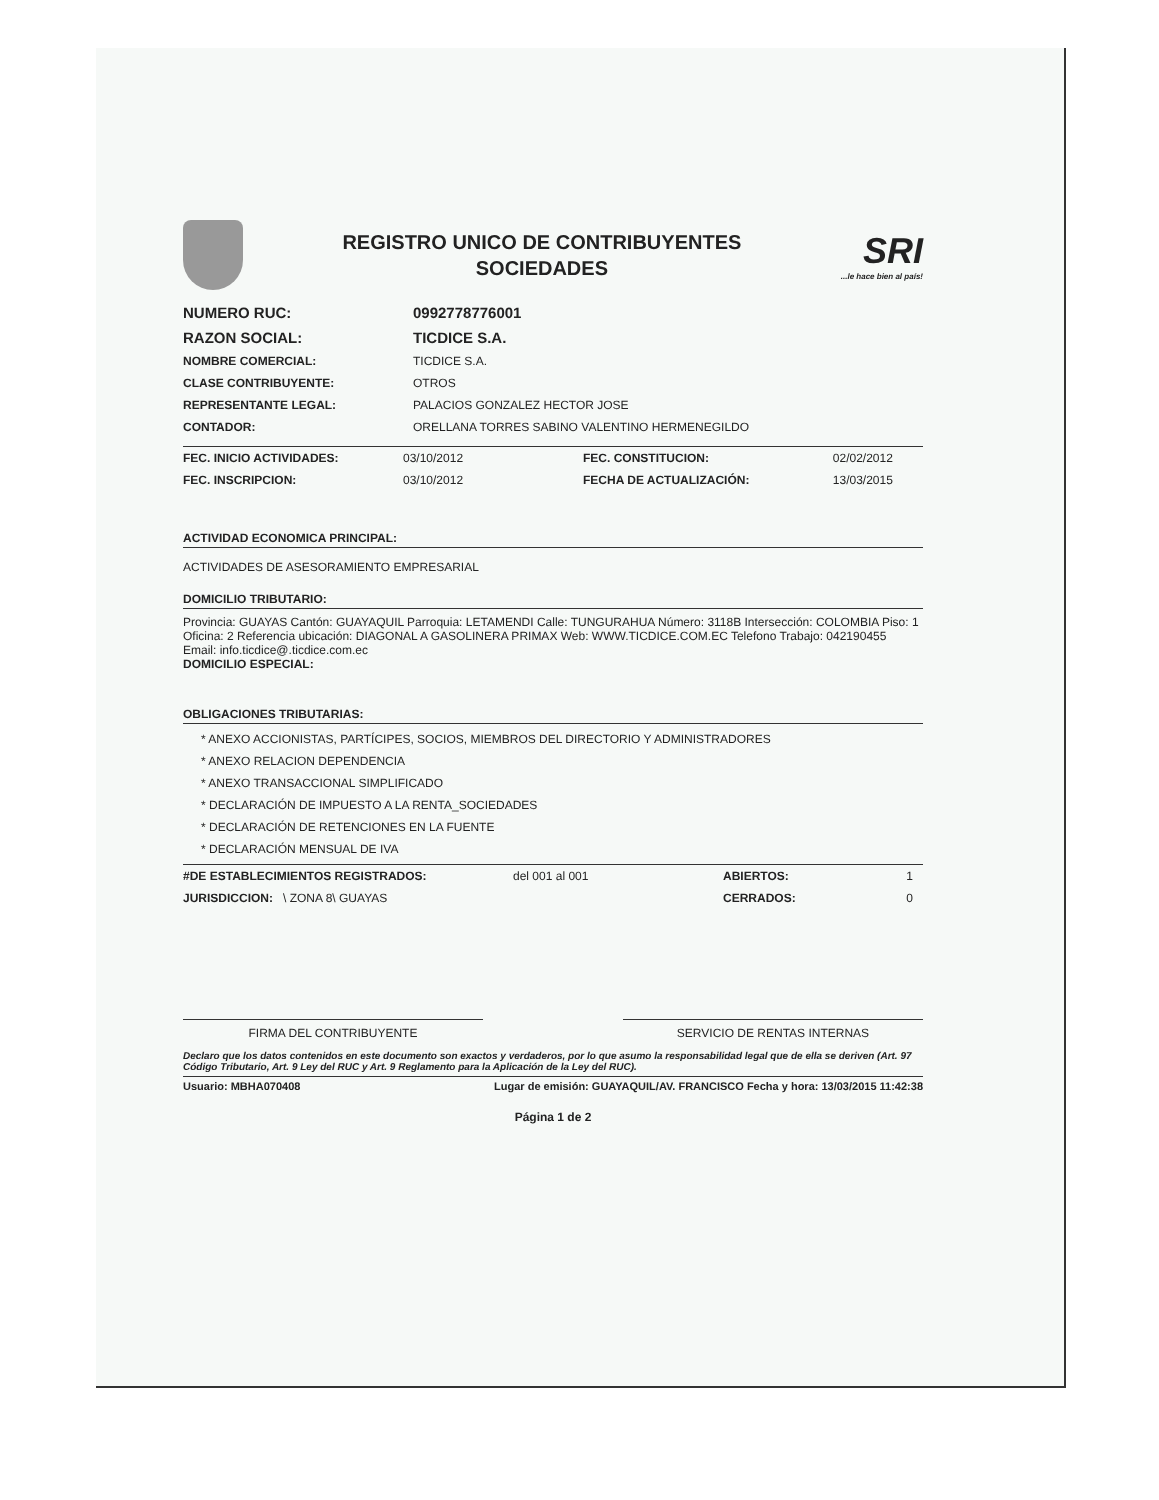REGISTRO UNICO DE CONTRIBUYENTES
SOCIEDADES
SRI...le hace bien al país!
| NUMERO RUC: | 0992778776001 |
| RAZON SOCIAL: | TICDICE S.A. |
| NOMBRE COMERCIAL: | TICDICE S.A. |
| CLASE CONTRIBUYENTE: | OTROS |
| REPRESENTANTE LEGAL: | PALACIOS GONZALEZ HECTOR JOSE |
| CONTADOR: | ORELLANA TORRES SABINO VALENTINO HERMENEGILDO |
| FEC. INICIO ACTIVIDADES: | 03/10/2012 | FEC. CONSTITUCION: | 02/02/2012 |
| FEC. INSCRIPCION: | 03/10/2012 | FECHA DE ACTUALIZACIÓN: | 13/03/2015 |
ACTIVIDAD ECONOMICA PRINCIPAL:
ACTIVIDADES DE ASESORAMIENTO EMPRESARIAL
DOMICILIO TRIBUTARIO:
Provincia: GUAYAS Cantón: GUAYAQUIL Parroquia: LETAMENDI Calle: TUNGURAHUA Número: 3118B Intersección: COLOMBIA Piso: 1 Oficina: 2 Referencia ubicación: DIAGONAL A GASOLINERA PRIMAX Web: WWW.TICDICE.COM.EC Telefono Trabajo: 042190455 Email: info.ticdice@.ticdice.com.ec
DOMICILIO ESPECIAL:
OBLIGACIONES TRIBUTARIAS:
* ANEXO ACCIONISTAS, PARTÍCIPES, SOCIOS, MIEMBROS DEL DIRECTORIO Y ADMINISTRADORES
* ANEXO RELACION DEPENDENCIA
* ANEXO TRANSACCIONAL SIMPLIFICADO
* DECLARACIÓN DE IMPUESTO A LA RENTA_SOCIEDADES
* DECLARACIÓN DE RETENCIONES EN LA FUENTE
* DECLARACIÓN MENSUAL DE IVA
| #DE ESTABLECIMIENTOS REGISTRADOS: | del 001 al 001 | ABIERTOS: | 1 |
| JURISDICCION: \ ZONA 8\ GUAYAS | | CERRADOS: | 0 |
FIRMA DEL CONTRIBUYENTE SERVICIO DE RENTAS INTERNAS
Declaro que los datos contenidos en este documento son exactos y verdaderos, por lo que asumo la responsabilidad legal que de ella se deriven (Art. 97 Código Tributario, Art. 9 Ley del RUC y Art. 9 Reglamento para la Aplicación de la Ley del RUC).
Usuario: MBHA070408 Lugar de emisión: GUAYAQUIL/AV. FRANCISCO Fecha y hora: 13/03/2015 11:42:38
Página 1 de 2